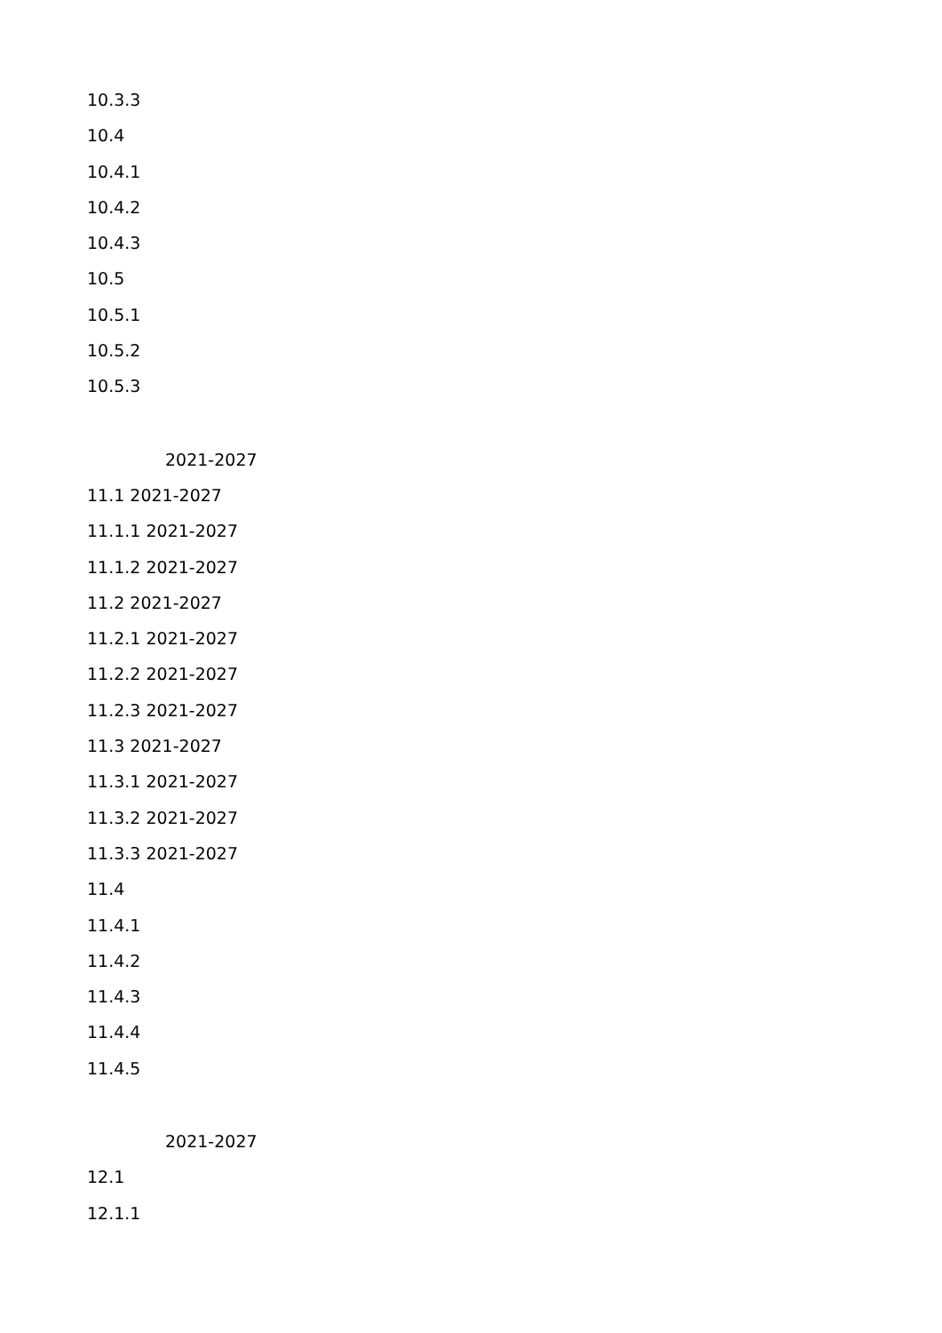10.3.3
10.4
10.4.1
10.4.2
10.4.3
10.5
10.5.1
10.5.2
10.5.3
2021-2027
11.1 2021-2027
11.1.1 2021-2027
11.1.2 2021-2027
11.2 2021-2027
11.2.1 2021-2027
11.2.2 2021-2027
11.2.3 2021-2027
11.3 2021-2027
11.3.1 2021-2027
11.3.2 2021-2027
11.3.3 2021-2027
11.4
11.4.1
11.4.2
11.4.3
11.4.4
11.4.5
2021-2027
12.1
12.1.1